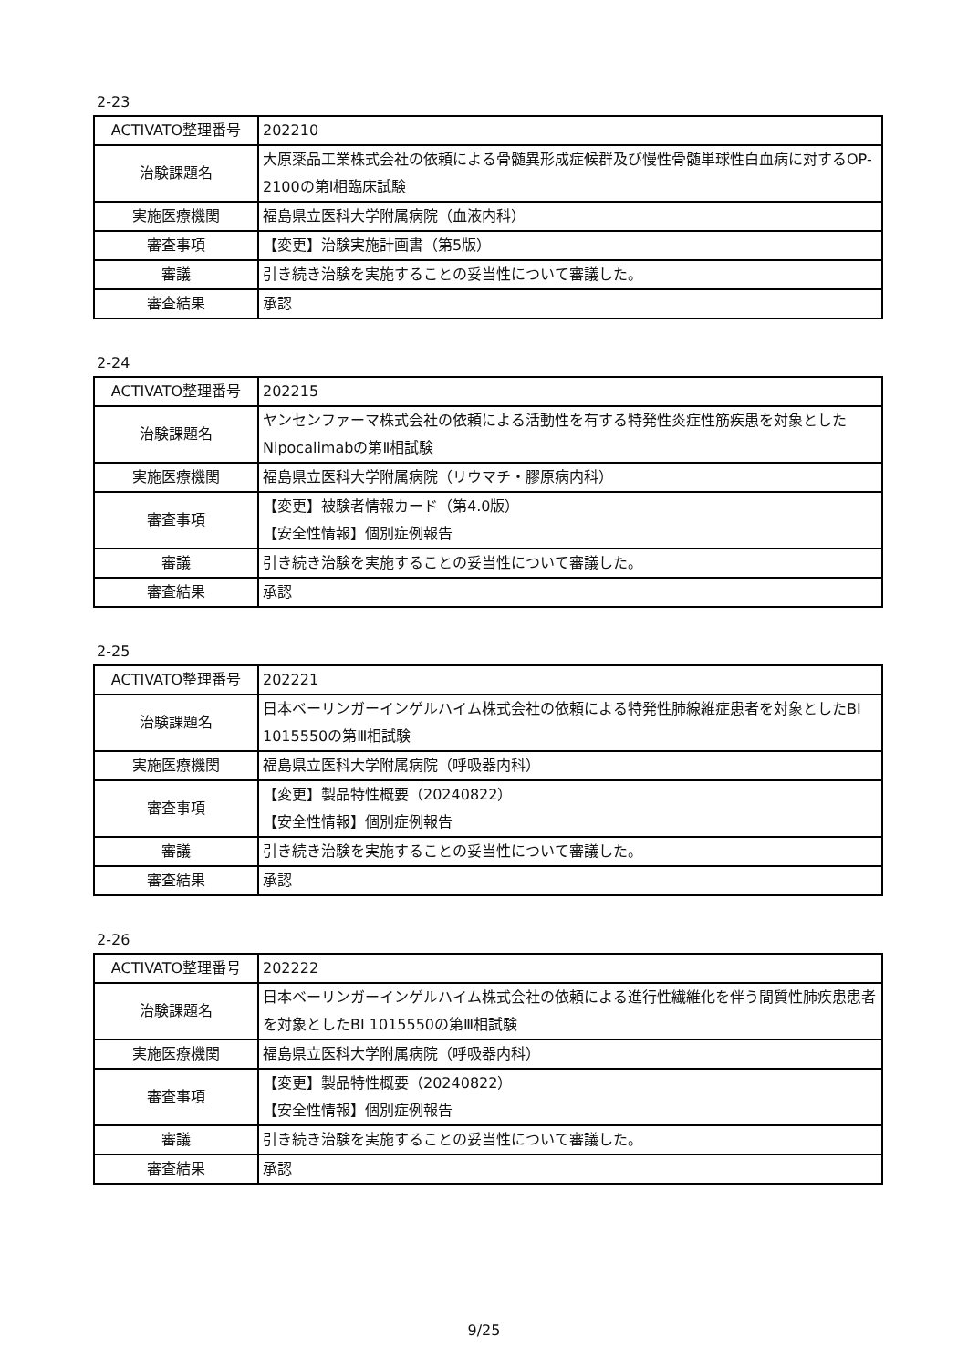2-23
| ACTIVATO整理番号 | 202210 |
| 治験課題名 | 大原薬品工業株式会社の依頼による骨髄異形成症候群及び慢性骨髄単球性白血病に対するOP-2100の第Ⅰ相臨床試験 |
| 実施医療機関 | 福島県立医科大学附属病院（血液内科） |
| 審査事項 | 【変更】治験実施計画書（第5版） |
| 審議 | 引き続き治験を実施することの妥当性について審議した。 |
| 審査結果 | 承認 |
2-24
| ACTIVATO整理番号 | 202215 |
| 治験課題名 | ヤンセンファーマ株式会社の依頼による活動性を有する特発性炎症性筋疾患を対象としたNipocalimabの第Ⅱ相試験 |
| 実施医療機関 | 福島県立医科大学附属病院（リウマチ・膠原病内科） |
| 審査事項 | 【変更】被験者情報カード（第4.0版） 【安全性情報】個別症例報告 |
| 審議 | 引き続き治験を実施することの妥当性について審議した。 |
| 審査結果 | 承認 |
2-25
| ACTIVATO整理番号 | 202221 |
| 治験課題名 | 日本ベーリンガーインゲルハイム株式会社の依頼による特発性肺線維症患者を対象としたBI 1015550の第Ⅲ相試験 |
| 実施医療機関 | 福島県立医科大学附属病院（呼吸器内科） |
| 審査事項 | 【変更】製品特性概要（20240822） 【安全性情報】個別症例報告 |
| 審議 | 引き続き治験を実施することの妥当性について審議した。 |
| 審査結果 | 承認 |
2-26
| ACTIVATO整理番号 | 202222 |
| 治験課題名 | 日本ベーリンガーインゲルハイム株式会社の依頼による進行性繊維化を伴う間質性肺疾患患者を対象としたBI 1015550の第Ⅲ相試験 |
| 実施医療機関 | 福島県立医科大学附属病院（呼吸器内科） |
| 審査事項 | 【変更】製品特性概要（20240822） 【安全性情報】個別症例報告 |
| 審議 | 引き続き治験を実施することの妥当性について審議した。 |
| 審査結果 | 承認 |
9/25